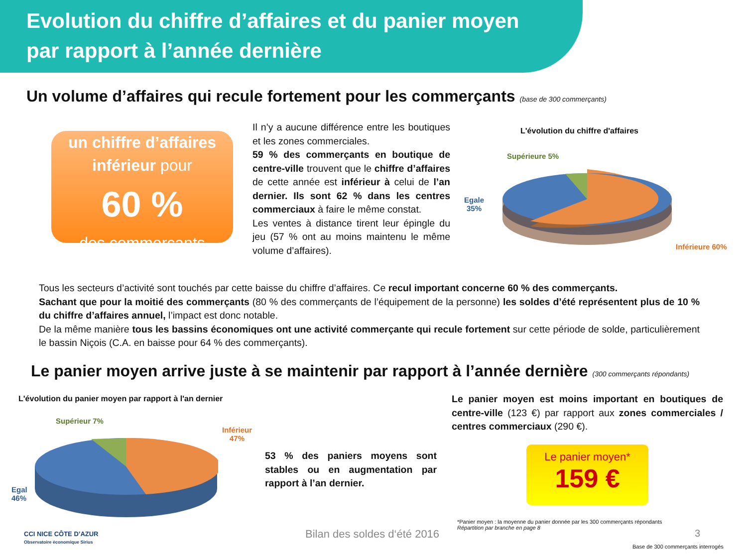Evolution du chiffre d’affaires et du panier moyen
par rapport à l’année dernière
Un volume d’affaires qui recule fortement pour les commerçants (base de 300 commerçants)
un chiffre d’affaires
inférieur pour
60 %
des commerçants
Il n’y a aucune différence entre les boutiques et les zones commerciales.
59 % des commerçants en boutique de centre-ville trouvent que le chiffre d’affaires de cette année est inférieur à celui de l’an dernier. Ils sont 62 % dans les centres commerciaux à faire le même constat.
Les ventes à distance tirent leur épingle du jeu (57 % ont au moins maintenu le même volume d’affaires).
L'évolution du chiffre d'affaires
Supérieure 5%
Egale
35%
Inférieure 60%
Tous les secteurs d’activité sont touchés par cette baisse du chiffre d’affaires. Ce recul important concerne 60 % des commerçants.
Sachant que pour la moitié des commerçants (80 % des commerçants de l’équipement de la personne) les soldes d’été représentent plus de 10 % du chiffre d’affaires annuel, l’impact est donc notable.
De la même manière tous les bassins économiques ont une activité commerçante qui recule fortement sur cette période de solde, particulièrement le bassin Niçois (C.A. en baisse pour 64 % des commerçants).
Le panier moyen arrive juste à se maintenir par rapport à l’année dernière (300 commerçants répondants)
L'évolution du panier moyen par rapport à l'an dernier
Supérieur 7%
Inférieur
47%
Egal
46%
53 % des paniers moyens sont stables ou en augmentation par rapport à l’an dernier.
Le panier moyen est moins important en boutiques de centre-ville (123 €) par rapport aux zones commerciales / centres commerciaux (290 €).
Le panier moyen*
159 €
*Panier moyen : la moyenne du panier donnée par les 300 commerçants répondants
Répartition par branche en page 8
CCI NICE CÔTE D’AZUR
Observatoire économique Sirius
Bilan des soldes d‘été 2016 3
Base de 300 commerçants interrogés